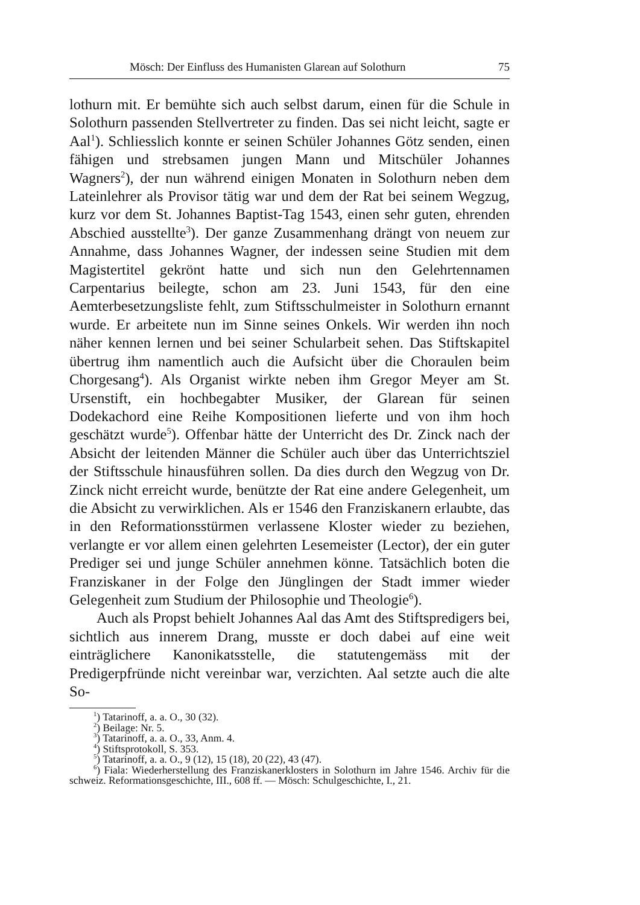Mösch: Der Einfluss des Humanisten Glarean auf Solothurn 75
lothurn mit. Er bemühte sich auch selbst darum, einen für die Schule in Solothurn passenden Stellvertreter zu finden. Das sei nicht leicht, sagte er Aal<sup>1</sup>). Schliesslich konnte er seinen Schüler Johannes Götz senden, einen fähigen und strebsamen jungen Mann und Mitschüler Johannes Wagners<sup>2</sup>), der nun während einigen Monaten in Solothurn neben dem Lateinlehrer als Provisor tätig war und dem der Rat bei seinem Wegzug, kurz vor dem St. Johannes Baptist-Tag 1543, einen sehr guten, ehrenden Abschied ausstellte<sup>3</sup>). Der ganze Zusammenhang drängt von neuem zur Annahme, dass Johannes Wagner, der indessen seine Studien mit dem Magistertitel gekrönt hatte und sich nun den Gelehrtennamen Carpentarius beilegte, schon am 23. Juni 1543, für den eine Aemterbesetzungsliste fehlt, zum Stiftsschulmeister in Solothurn ernannt wurde. Er arbeitete nun im Sinne seines Onkels. Wir werden ihn noch näher kennen lernen und bei seiner Schularbeit sehen. Das Stiftskapitel übertrug ihm namentlich auch die Aufsicht über die Choraulen beim Chorgesang<sup>4</sup>). Als Organist wirkte neben ihm Gregor Meyer am St. Ursenstift, ein hochbegabter Musiker, der Glarean für seinen Dodekachord eine Reihe Kompositionen lieferte und von ihm hoch geschätzt wurde<sup>5</sup>). Offenbar hätte der Unterricht des Dr. Zinck nach der Absicht der leitenden Männer die Schüler auch über das Unterrichtsziel der Stiftsschule hinausführen sollen. Da dies durch den Wegzug von Dr. Zinck nicht erreicht wurde, benützte der Rat eine andere Gelegenheit, um die Absicht zu verwirklichen. Als er 1546 den Franziskanern erlaubte, das in den Reformationsstürmen verlassene Kloster wieder zu beziehen, verlangte er vor allem einen gelehrten Lesemeister (Lector), der ein guter Prediger sei und junge Schüler annehmen könne. Tatsächlich boten die Franziskaner in der Folge den Jünglingen der Stadt immer wieder Gelegenheit zum Studium der Philosophie und Theologie<sup>6</sup>).
Auch als Propst behielt Johannes Aal das Amt des Stiftspredigers bei, sichtlich aus innerem Drang, musste er doch dabei auf eine weit einträglichere Kanonikatsstelle, die statutengemäss mit der Predigerpfründe nicht vereinbar war, verzichten. Aal setzte auch die alte So-
<sup>1</sup>) Tatarinoff, a. a. O., 30 (32).
<sup>2</sup>) Beilage: Nr. 5.
<sup>3</sup>) Tatarinoff, a. a. O., 33, Anm. 4.
<sup>4</sup>) Stiftsprotokoll, S. 353.
<sup>5</sup>) Tatarinoff, a. a. O., 9 (12), 15 (18), 20 (22), 43 (47).
<sup>6</sup>) Fiala: Wiederherstellung des Franziskanerklosters in Solothurn im Jahre 1546. Archiv für die schweiz. Reformationsgeschichte, III., 608 ff. — Mösch: Schulgeschichte, I., 21.